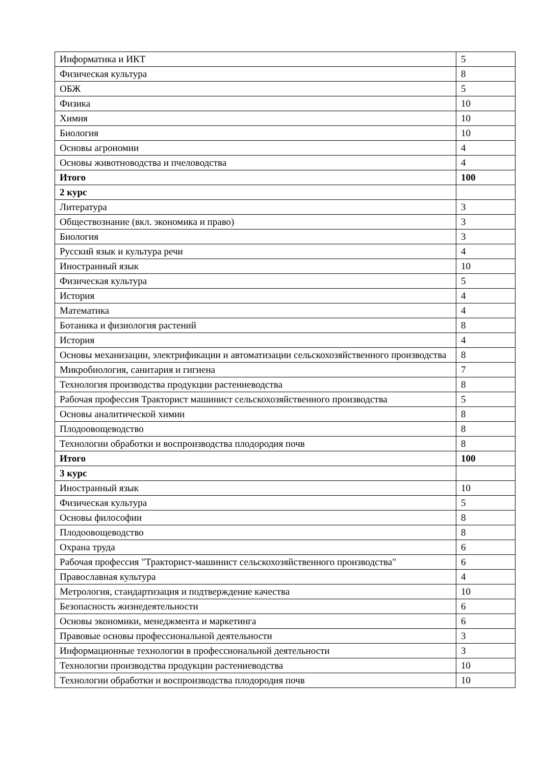| Информатика и ИКТ | 5 |
| Физическая культура | 8 |
| ОБЖ | 5 |
| Физика | 10 |
| Химия | 10 |
| Биология | 10 |
| Основы агрономии | 4 |
| Основы животноводства и пчеловодства | 4 |
| Итого | 100 |
| 2 курс | |
| Литература | 3 |
| Обществознание (вкл. экономика и право) | 3 |
| Биология | 3 |
| Русский язык и культура речи | 4 |
| Иностранный язык | 10 |
| Физическая культура | 5 |
| История | 4 |
| Математика | 4 |
| Ботаника и физиология растений | 8 |
| История | 4 |
| Основы механизации, электрификации и автоматизации сельскохозяйственного производства | 8 |
| Микробиология, санитария и гигиена | 7 |
| Технология производства продукции растениеводства | 8 |
| Рабочая профессия Тракторист машинист сельскохозяйственного производства | 5 |
| Основы аналитической химии | 8 |
| Плодоовощеводство | 8 |
| Технологии обработки и воспроизводства плодородия почв | 8 |
| Итого | 100 |
| 3 курс | |
| Иностранный язык | 10 |
| Физическая культура | 5 |
| Основы философии | 8 |
| Плодоовощеводство | 8 |
| Охрана труда | 6 |
| Рабочая профессия "Тракторист-машинист сельскохозяйственного производства" | 6 |
| Православная культура | 4 |
| Метрология, стандартизация и подтверждение качества | 10 |
| Безопасность жизнедеятельности | 6 |
| Основы экономики, менеджмента и маркетинга | 6 |
| Правовые основы профессиональной деятельности | 3 |
| Информационные технологии в профессиональной деятельности | 3 |
| Технологии производства продукции растениеводства | 10 |
| Технологии обработки и воспроизводства плодородия почв | 10 |